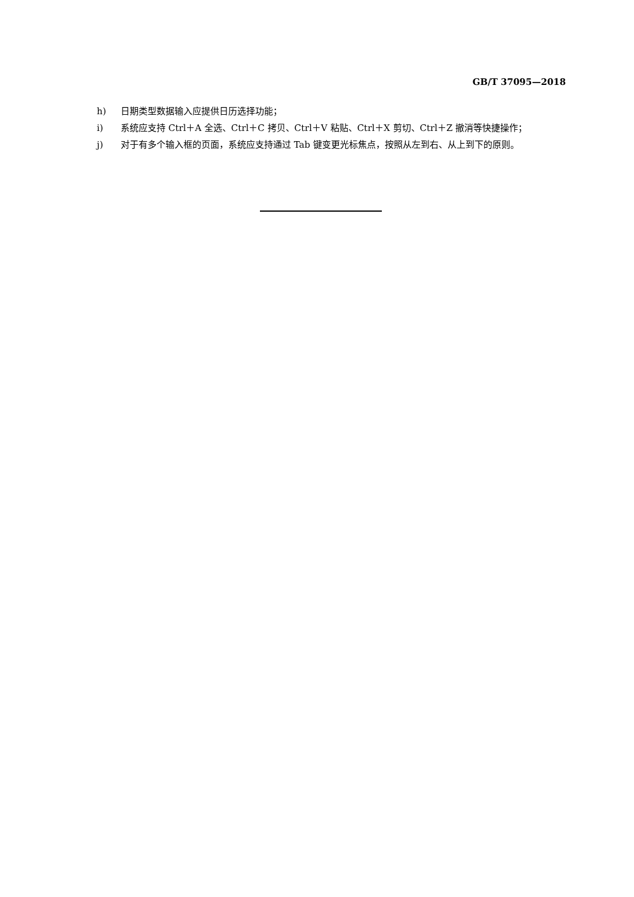GB/T 37095—2018
h) 日期类型数据输入应提供日历选择功能；
i) 系统应支持 Ctrl＋A 全选、Ctrl＋C 拷贝、Ctrl＋V 粘贴、Ctrl＋X 剪切、Ctrl＋Z 撤消等快捷操作；
j) 对于有多个输入框的页面，系统应支持通过 Tab 键变更光标焦点，按照从左到右、从上到下的原则。